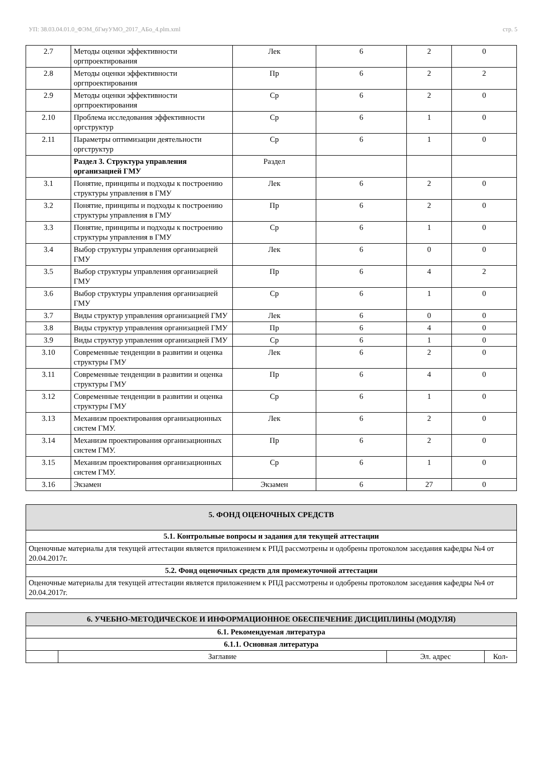УП: 38.03.04.01.0_ФЭМ_бГмуУМО_2017_АБо_4.plm.xml стр. 5
| 2.7 | Методы оценки эффективности оргпроектирования | Лек | 6 | 2 | 0 |
| 2.8 | Методы оценки эффективности оргпроектирования | Пр | 6 | 2 | 2 |
| 2.9 | Методы оценки эффективности оргпроектирования | Ср | 6 | 2 | 0 |
| 2.10 | Проблема исследования эффективности оргструктур | Ср | 6 | 1 | 0 |
| 2.11 | Параметры оптимизации деятельности оргструктур | Ср | 6 | 1 | 0 |
| | Раздел 3. Структура управления организацией ГМУ | Раздел | | | |
| 3.1 | Понятие, принципы и подходы к построению структуры управления в ГМУ | Лек | 6 | 2 | 0 |
| 3.2 | Понятие, принципы и подходы к построению структуры управления в ГМУ | Пр | 6 | 2 | 0 |
| 3.3 | Понятие, принципы и подходы к построению структуры управления в ГМУ | Ср | 6 | 1 | 0 |
| 3.4 | Выбор структуры управления организацией ГМУ | Лек | 6 | 0 | 0 |
| 3.5 | Выбор структуры управления организацией ГМУ | Пр | 6 | 4 | 2 |
| 3.6 | Выбор структуры управления организацией ГМУ | Ср | 6 | 1 | 0 |
| 3.7 | Виды структур управления организацией ГМУ | Лек | 6 | 0 | 0 |
| 3.8 | Виды структур управления организацией ГМУ | Пр | 6 | 4 | 0 |
| 3.9 | Виды структур управления организацией ГМУ | Ср | 6 | 1 | 0 |
| 3.10 | Современные тенденции в развитии и оценка структуры ГМУ | Лек | 6 | 2 | 0 |
| 3.11 | Современные тенденции в развитии и оценка структуры ГМУ | Пр | 6 | 4 | 0 |
| 3.12 | Современные тенденции в развитии и оценка структуры ГМУ | Ср | 6 | 1 | 0 |
| 3.13 | Механизм проектирования организационных систем ГМУ. | Лек | 6 | 2 | 0 |
| 3.14 | Механизм проектирования организационных систем ГМУ. | Пр | 6 | 2 | 0 |
| 3.15 | Механизм проектирования организационных систем ГМУ. | Ср | 6 | 1 | 0 |
| 3.16 | Экзамен | Экзамен | 6 | 27 | 0 |
| 5. ФОНД ОЦЕНОЧНЫХ СРЕДСТВ |
| 5.1. Контрольные вопросы и задания для текущей аттестации |
| Оценочные материалы для текущей аттестации является приложением к РПД рассмотрены и одобрены протоколом заседания кафедры №4 от 20.04.2017г. |
| 5.2. Фонд оценочных средств для промежуточной аттестации |
| Оценочные материалы для текущей аттестации является приложением к РПД рассмотрены и одобрены протоколом заседания кафедры №4 от 20.04.2017г. |
| 6. УЧЕБНО-МЕТОДИЧЕСКОЕ И ИНФОРМАЦИОННОЕ ОБЕСПЕЧЕНИЕ ДИСЦИПЛИНЫ (МОДУЛЯ) | | | |
| 6.1. Рекомендуемая литература | | | |
| 6.1.1. Основная литература | | | |
| | Заглавие | Эл. адрес | Кол- |